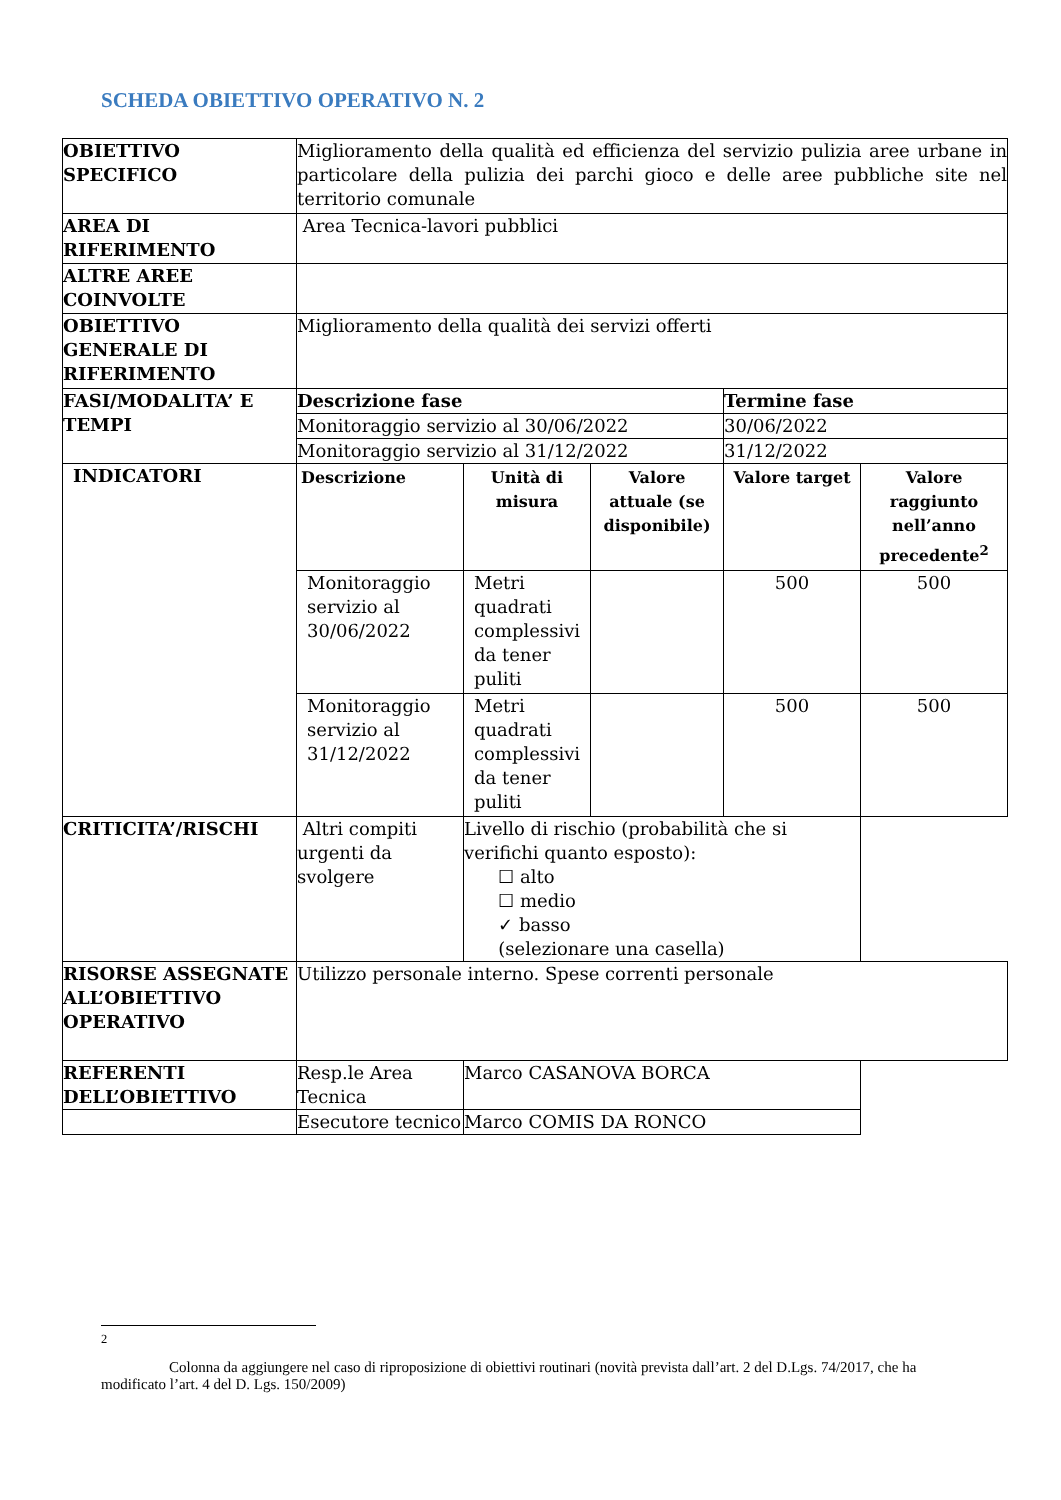SCHEDA OBIETTIVO OPERATIVO N. 2
| OBIETTIVO SPECIFICO | Miglioramento della qualità ed efficienza del servizio pulizia aree urbane in particolare della pulizia dei parchi gioco e delle aree pubbliche site nel territorio comunale | | | | |
| AREA DI RIFERIMENTO | Area Tecnica-lavori pubblici | | | | |
| ALTRE AREE COINVOLTE | | | | | |
| OBIETTIVO GENERALE DI RIFERIMENTO | Miglioramento della qualità dei servizi offerti | | | | |
| FASI/MODALITA’ E TEMPI | Descrizione fase | | | Termine fase | |
| | Monitoraggio servizio al 30/06/2022 | | | 30/06/2022 | |
| | Monitoraggio servizio al 31/12/2022 | | | 31/12/2022 | |
| INDICATORI | Descrizione | Unità di misura | Valore attuale (se disponibile) | Valore target | Valore raggiunto nell’anno precedente<sup>2</sup> |
| | Monitoraggio servizio al 30/06/2022 | Metri quadrati complessivi da tener puliti | | 500 | 500 |
| | Monitoraggio servizio al 31/12/2022 | Metri quadrati complessivi da tener puliti | | 500 | 500 |
| CRITICITA’/RISCHI | Altri compiti urgenti da svolgere | Livello di rischio (probabilità che si verifichi quanto esposto): ☐ alto ☐ medio ✓ basso (selezionare una casella) | | | |
| RISORSE ASSEGNATE ALL’OBIETTIVO OPERATIVO | Utilizzo personale interno. Spese correnti personale | | | | |
| REFERENTI DELL’OBIETTIVO | Resp.le Area Tecnica | Marco CASANOVA BORCA | | | |
| | Esecutore tecnico | Marco COMIS DA RONCO | | | |
<sup>2</sup>
Colonna da aggiungere nel caso di riproposizione di obiettivi routinari (novità prevista dall’art. 2 del D.Lgs. 74/2017, che ha modificato l’art. 4 del D. Lgs. 150/2009)